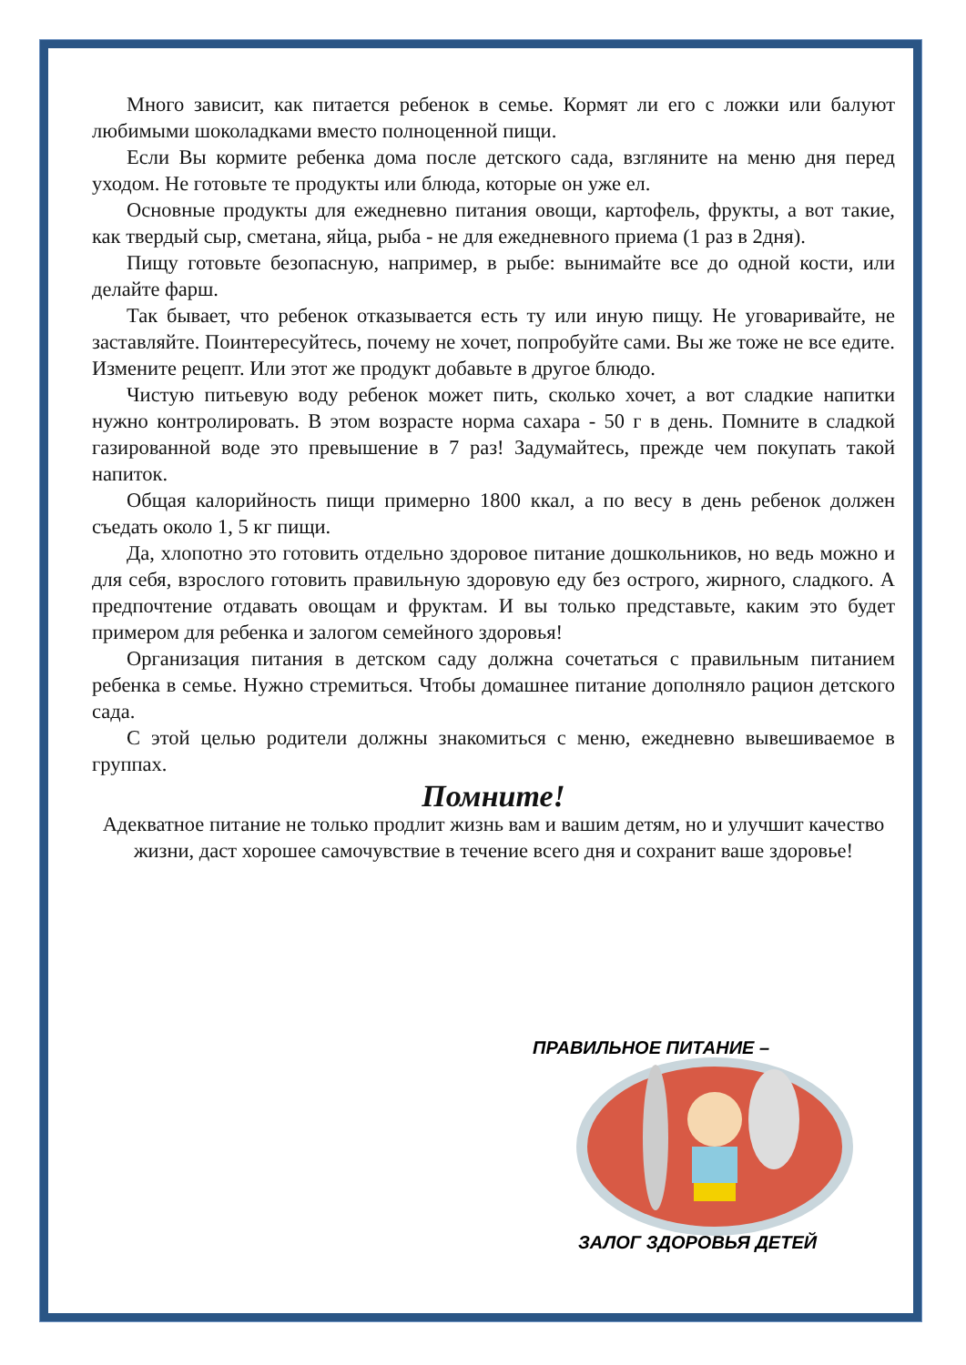Много зависит, как питается ребенок в семье. Кормят ли его с ложки или балуют любимыми шоколадками вместо полноценной пищи.
Если Вы кормите ребенка дома после детского сада, взгляните на меню дня перед уходом. Не готовьте те продукты или блюда, которые он уже ел.
Основные продукты для ежедневно питания овощи, картофель, фрукты, а вот такие, как твердый сыр, сметана, яйца, рыба - не для ежедневного приема (1 раз в 2дня).
Пищу готовьте безопасную, например, в рыбе: вынимайте все до одной кости, или делайте фарш.
Так бывает, что ребенок отказывается есть ту или иную пищу. Не уговаривайте, не заставляйте. Поинтересуйтесь, почему не хочет, попробуйте сами. Вы же тоже не все едите. Измените рецепт. Или этот же продукт добавьте в другое блюдо.
Чистую питьевую воду ребенок может пить, сколько хочет, а вот сладкие напитки нужно контролировать. В этом возрасте норма сахара - 50 г в день. Помните в сладкой газированной воде это превышение в 7 раз! Задумайтесь, прежде чем покупать такой напиток.
Общая калорийность пищи примерно 1800 ккал, а по весу в день ребенок должен съедать около 1, 5 кг пищи.
Да, хлопотно это готовить отдельно здоровое питание дошкольников, но ведь можно и для себя, взрослого готовить правильную здоровую еду без острого, жирного, сладкого. А предпочтение отдавать овощам и фруктам. И вы только представьте, каким это будет примером для ребенка и залогом семейного здоровья!
Организация питания в детском саду должна сочетаться с правильным питанием ребенка в семье. Нужно стремиться. Чтобы домашнее питание дополняло рацион детского сада.
С этой целью родители должны знакомиться с меню, ежедневно вывешиваемое в группах.
Помните!
Адекватное питание не только продлит жизнь вам и вашим детям, но и улучшит качество жизни, даст хорошее самочувствие в течение всего дня и сохранит ваше здоровье!
ПРАВИЛЬНОЕ ПИТАНИЕ –
ЗАЛОГ ЗДОРОВЬЯ ДЕТЕЙ